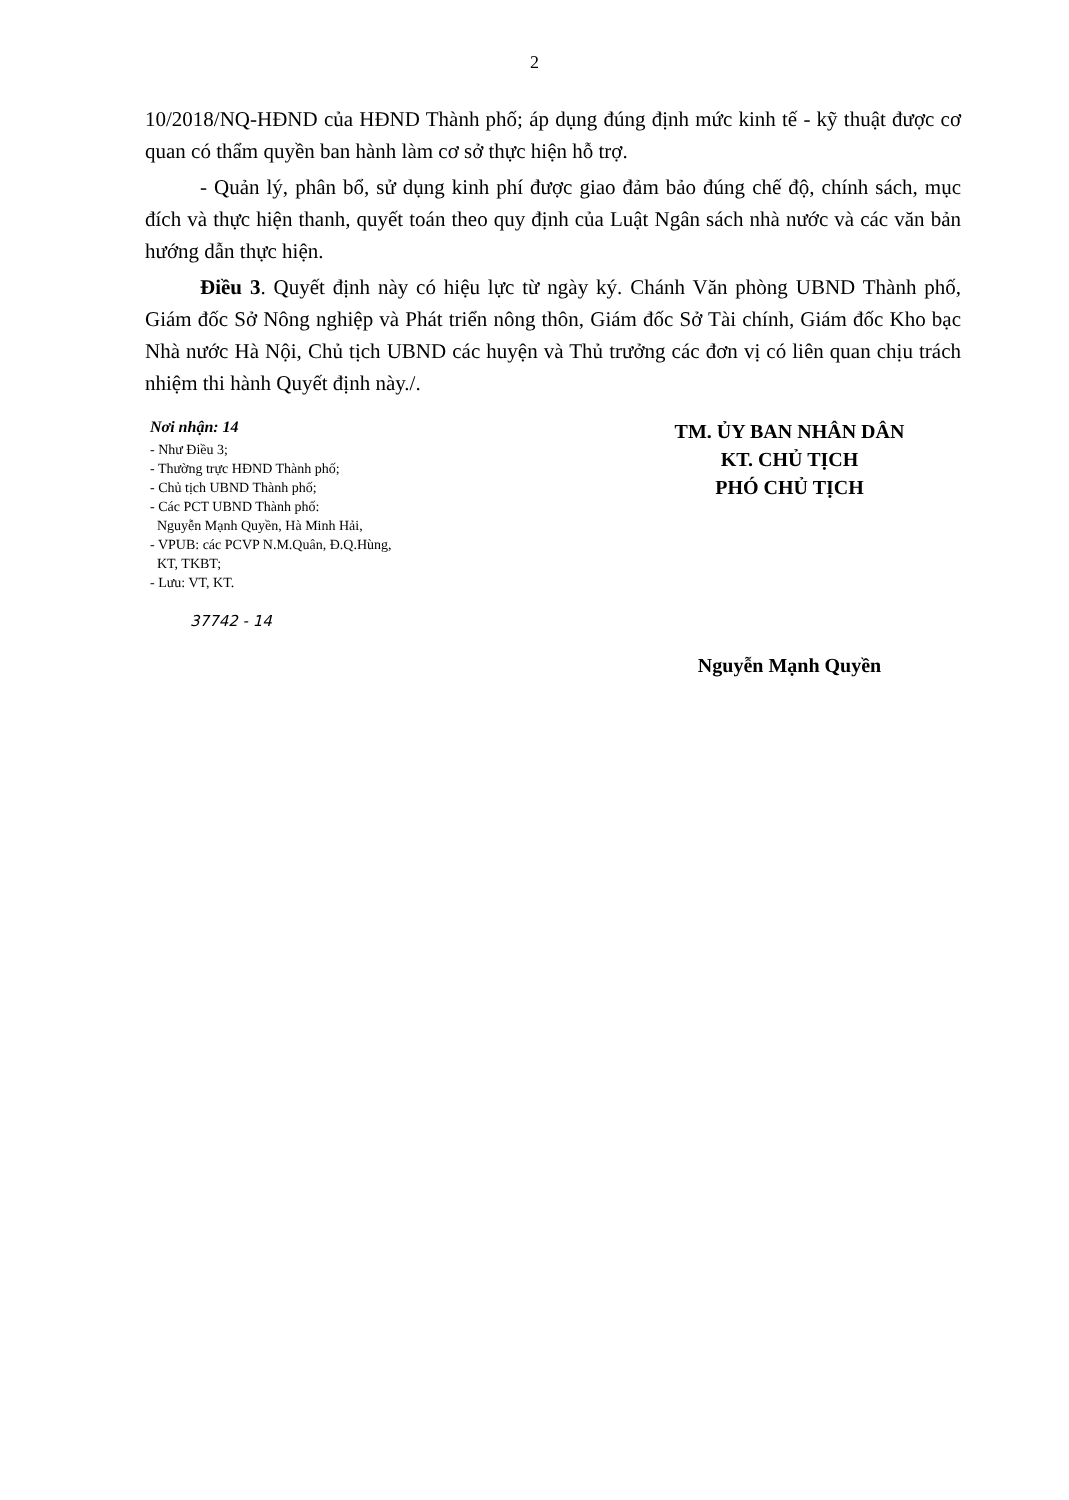2
10/2018/NQ-HĐND của HĐND Thành phố; áp dụng đúng định mức kinh tế - kỹ thuật được cơ quan có thẩm quyền ban hành làm cơ sở thực hiện hỗ trợ.
- Quản lý, phân bổ, sử dụng kinh phí được giao đảm bảo đúng chế độ, chính sách, mục đích và thực hiện thanh, quyết toán theo quy định của Luật Ngân sách nhà nước và các văn bản hướng dẫn thực hiện.
Điều 3. Quyết định này có hiệu lực từ ngày ký. Chánh Văn phòng UBND Thành phố, Giám đốc Sở Nông nghiệp và Phát triển nông thôn, Giám đốc Sở Tài chính, Giám đốc Kho bạc Nhà nước Hà Nội, Chủ tịch UBND các huyện và Thủ trưởng các đơn vị có liên quan chịu trách nhiệm thi hành Quyết định này./.
Nơi nhận: 14
- Như Điều 3;
- Thường trực HĐND Thành phố;
- Chủ tịch UBND Thành phố;
- Các PCT UBND Thành phố:
Nguyễn Mạnh Quyền, Hà Minh Hải,
- VPUB: các PCVP N.M.Quân, Đ.Q.Hùng,
KT, TKBT;
- Lưu: VT, KT.
37742 - 14
TM. ỦY BAN NHÂN DÂN
KT. CHỦ TỊCH
PHÓ CHỦ TỊCH
Nguyễn Mạnh Quyền